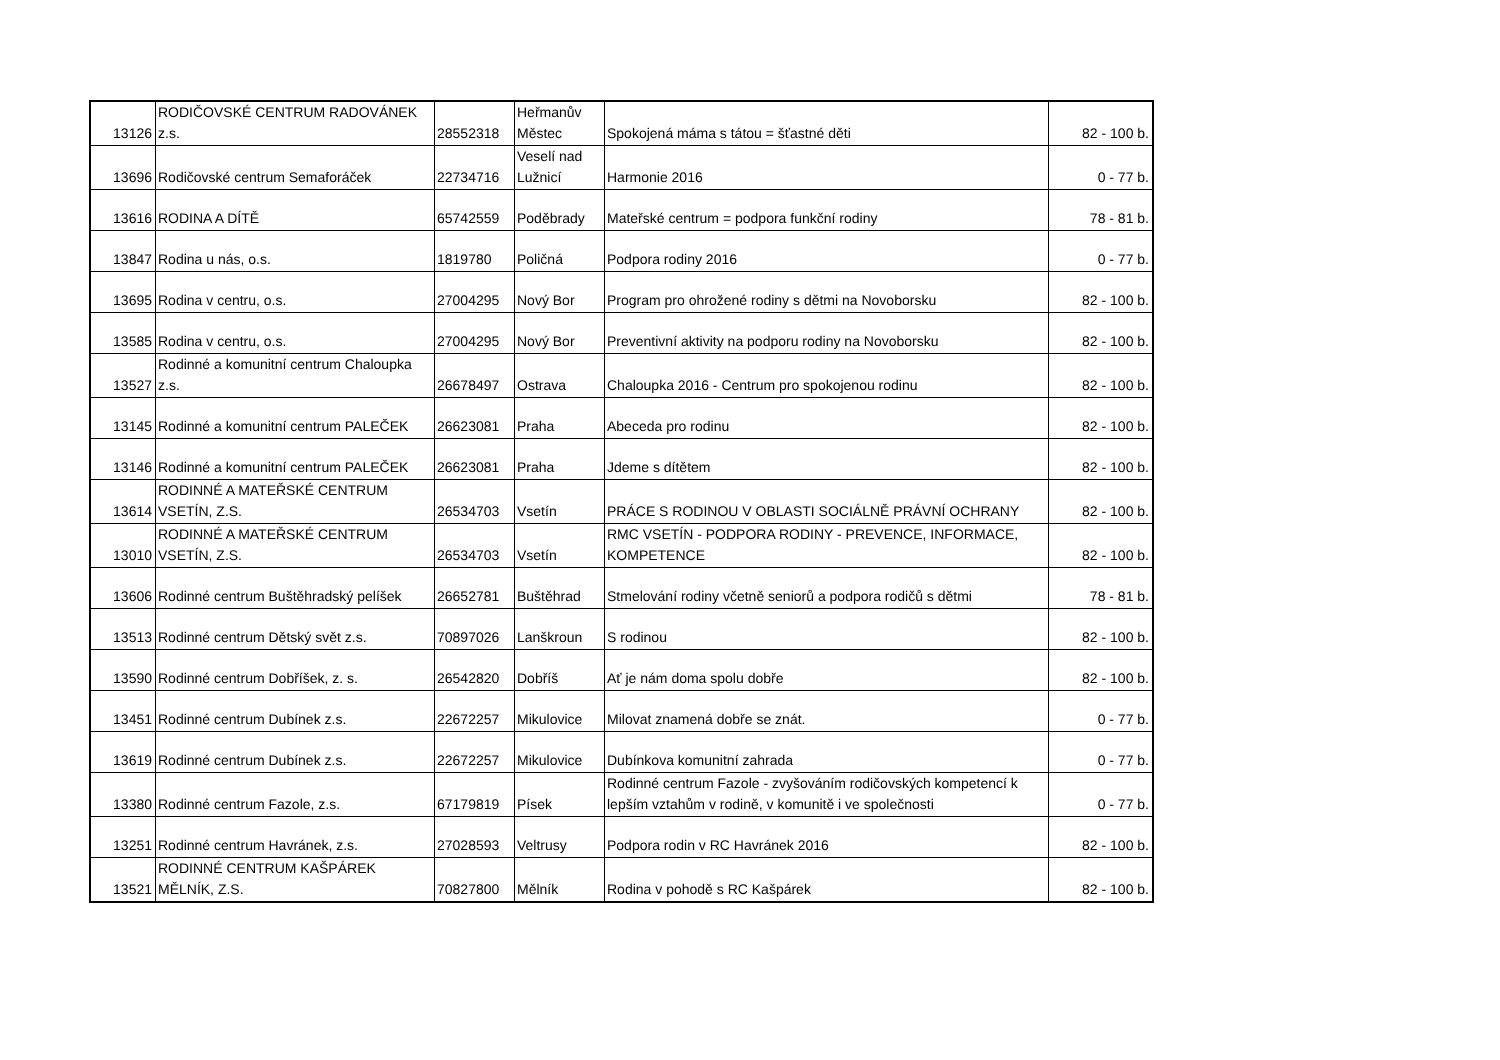| 13126 | RODIČOVSKÉ CENTRUM RADOVÁNEK z.s. | 28552318 | Heřmanův Městec | Spokojená máma s tátou = šťastné děti | 82 - 100 b. |
| 13696 | Rodičovské centrum Semaforáček | 22734716 | Veselí nad Lužnicí | Harmonie 2016 | 0 - 77 b. |
| 13616 | RODINA A DÍTĚ | 65742559 | Poděbrady | Mateřské centrum = podpora funkční rodiny | 78 - 81 b. |
| 13847 | Rodina u nás, o.s. | 1819780 | Poličná | Podpora rodiny 2016 | 0 - 77 b. |
| 13695 | Rodina v centru, o.s. | 27004295 | Nový Bor | Program pro ohrožené rodiny s dětmi na Novoborsku | 82 - 100 b. |
| 13585 | Rodina v centru, o.s. | 27004295 | Nový Bor | Preventivní aktivity na podporu rodiny na Novoborsku | 82 - 100 b. |
| 13527 | Rodinné a komunitní centrum Chaloupka z.s. | 26678497 | Ostrava | Chaloupka 2016 - Centrum pro spokojenou rodinu | 82 - 100 b. |
| 13145 | Rodinné a komunitní centrum PALEČEK | 26623081 | Praha | Abeceda pro rodinu | 82 - 100 b. |
| 13146 | Rodinné a komunitní centrum PALEČEK | 26623081 | Praha | Jdeme s dítětem | 82 - 100 b. |
| 13614 | RODINNÉ A MATEŘSKÉ CENTRUM VSETÍN, Z.S. | 26534703 | Vsetín | PRÁCE S RODINOU V OBLASTI SOCIÁLNĚ PRÁVNÍ OCHRANY | 82 - 100 b. |
| 13010 | RODINNÉ A MATEŘSKÉ CENTRUM VSETÍN, Z.S. | 26534703 | Vsetín | RMC VSETÍN - PODPORA RODINY - PREVENCE, INFORMACE, KOMPETENCE | 82 - 100 b. |
| 13606 | Rodinné centrum Buštěhradský pelíšek | 26652781 | Buštěhrad | Stmelování rodiny včetně seniorů a podpora rodičů s dětmi | 78 - 81 b. |
| 13513 | Rodinné centrum Dětský svět z.s. | 70897026 | Lanškroun | S rodinou | 82 - 100 b. |
| 13590 | Rodinné centrum Dobříšek, z. s. | 26542820 | Dobříš | Ať je nám doma spolu dobře | 82 - 100 b. |
| 13451 | Rodinné centrum Dubínek z.s. | 22672257 | Mikulovice | Milovat znamená dobře se znát. | 0 - 77 b. |
| 13619 | Rodinné centrum Dubínek z.s. | 22672257 | Mikulovice | Dubínkova komunitní zahrada | 0 - 77 b. |
| 13380 | Rodinné centrum Fazole, z.s. | 67179819 | Písek | Rodinné centrum Fazole - zvyšováním rodičovských kompetencí k lepším vztahům v rodině, v komunitě i ve společnosti | 0 - 77 b. |
| 13251 | Rodinné centrum Havránek, z.s. | 27028593 | Veltrusy | Podpora rodin v RC Havránek 2016 | 82 - 100 b. |
| 13521 | RODINNÉ CENTRUM KAŠPÁREK MĚLNÍK, Z.S. | 70827800 | Mělník | Rodina v pohodě s RC Kašpárek | 82 - 100 b. |